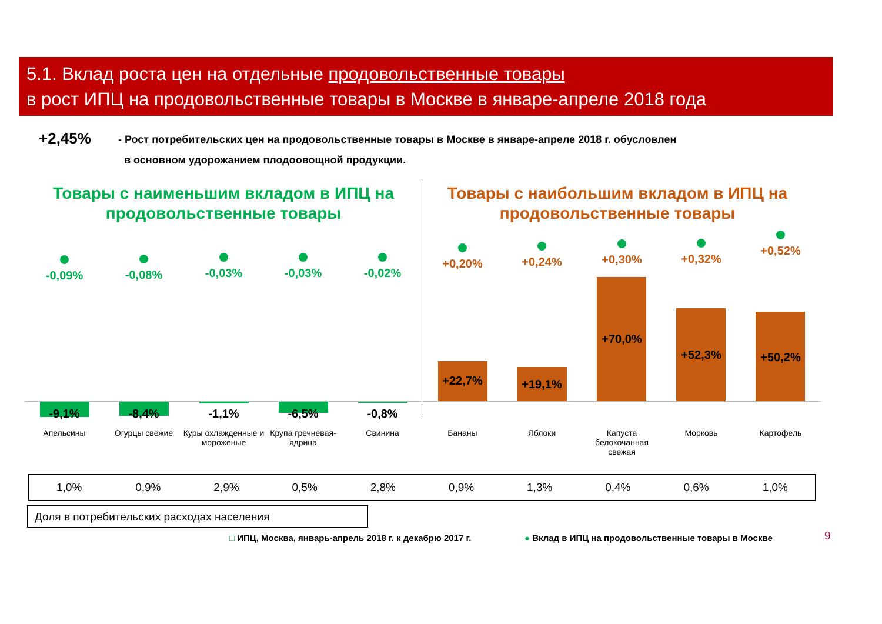5.1. Вклад роста цен на отдельные продовольственные товары
в рост ИПЦ на продовольственные товары в Москве в январе-апреле 2018 года
+2,45%
- Рост потребительских цен на продовольственные товары в Москве в январе-апреле 2018 г. обусловлен
в основном удорожанием плодоовощной продукции.
Товары с наименьшим вкладом в ИПЦ на продовольственные товары
Товары с наибольшим вкладом в ИПЦ на продовольственные товары
-0,09% -0,08% -0,03% -0,03% -0,02%
+0,20% +0,24% +0,30% +0,32%
+0,52%
-9,1% -8,4% -1,1% -6,5% -0,8%
+22,7% +19,1%
+70,0%
+52,3% +50,2%
Апельсины Огурцы свежие
Куры охлажденные и мороженые
Крупа гречневая-ядрица
Свинина Бананы Яблоки
Капуста белокочанная свежая
Морковь Картофель
| 1,0% | 0,9% | 2,9% | 0,5% | 2,8% | 0,9% | 1,3% | 0,4% | 0,6% | 1,0% |
Доля в потребительских расходах населения
□ ИПЦ, Москва, январь-апрель 2018 г. к декабрю 2017 г.
● Вклад в ИПЦ на продовольственные товары в Москве
9